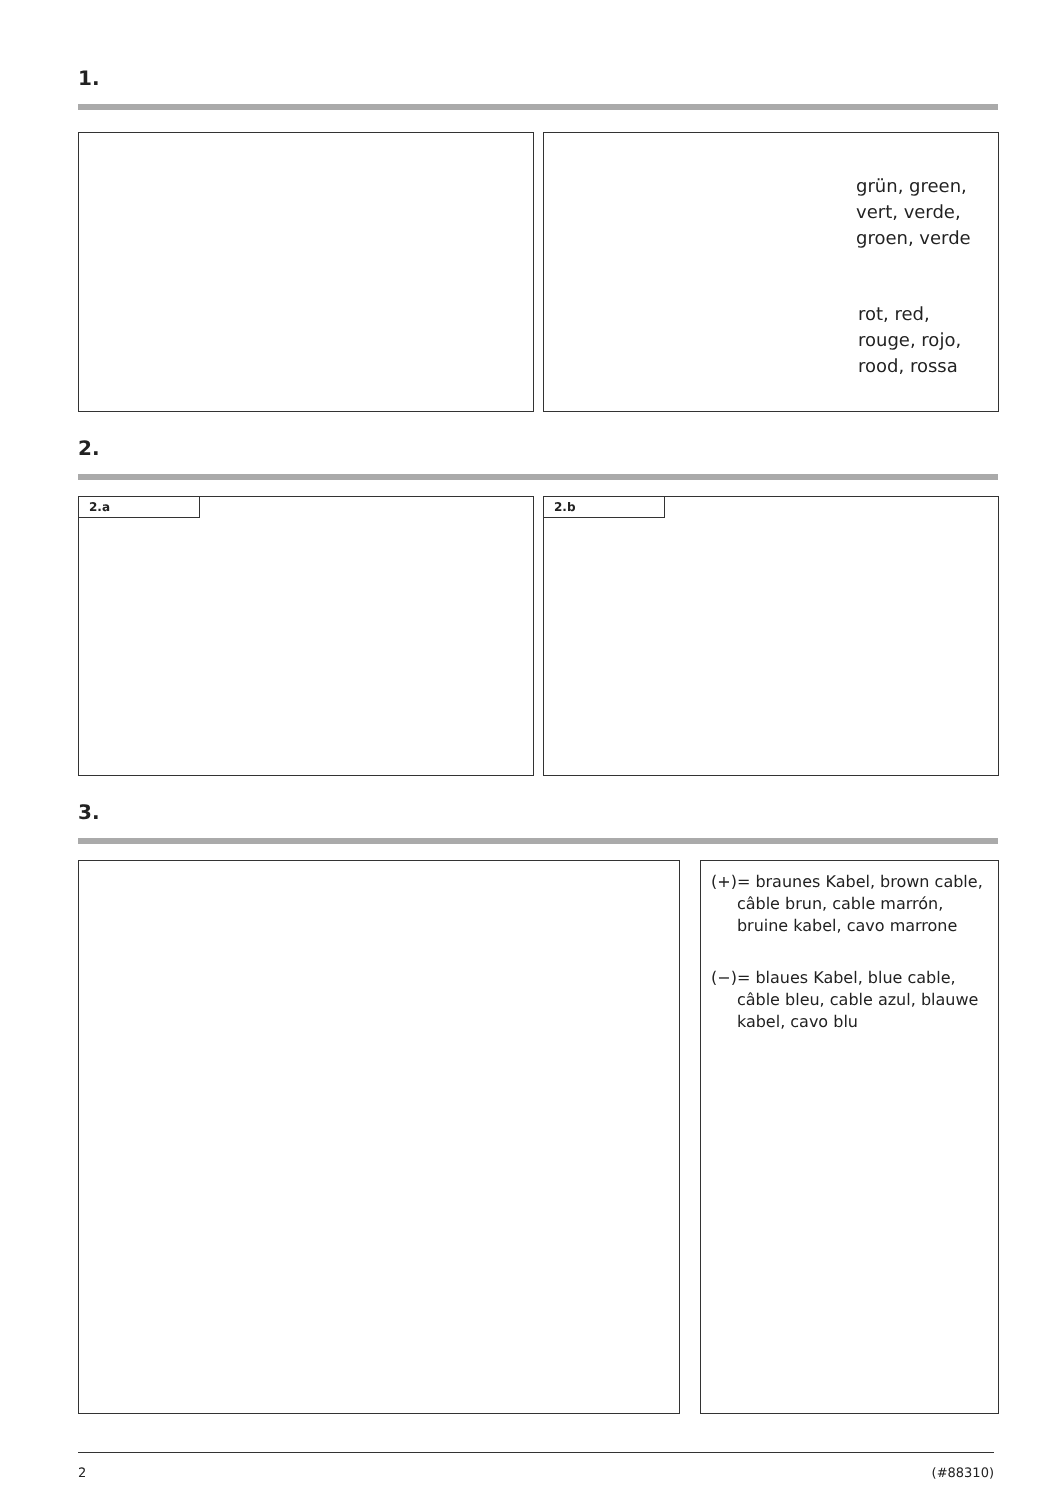1.
grün, green,
vert, verde,
groen, verde
rot, red,
rouge, rojo,
rood, rossa
2.
2.a 2.b
3.
(+) = braunes Kabel, brown cable, câble brun, cable marrón, bruine kabel, cavo marrone
(−) = blaues Kabel, blue cable, câble bleu, cable azul, blauwe kabel, cavo blu
2 (#88310)